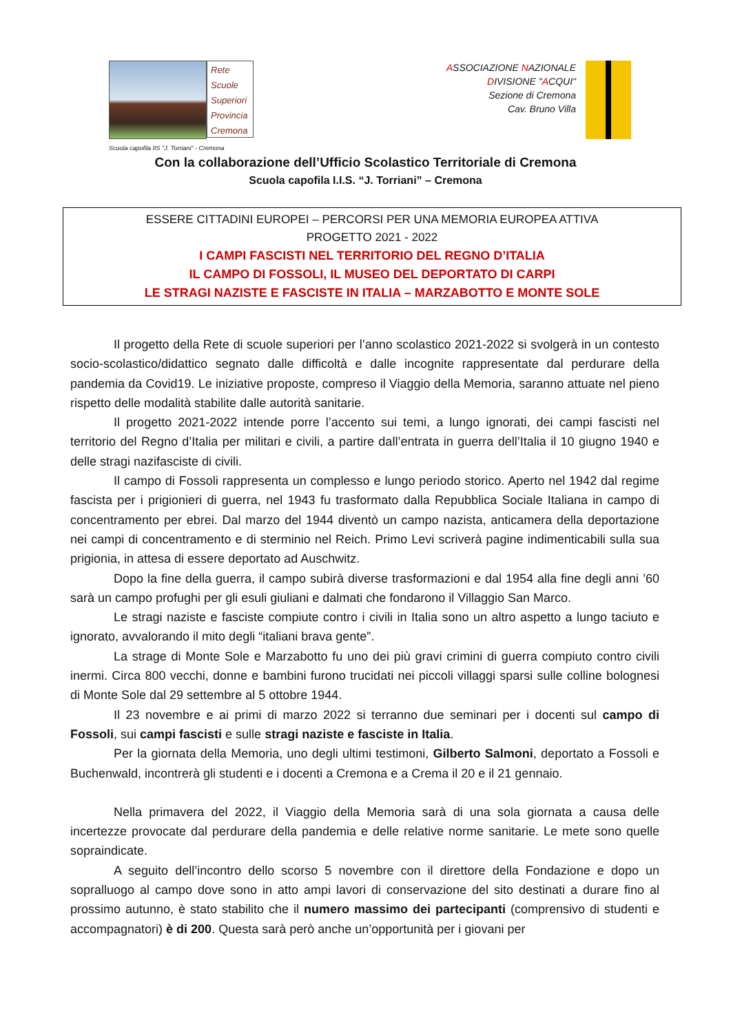Rete
Scuole
Superiori
Provincia
Cremona
Scuola capofila IIS "J. Torriani" - Cremona
ASSOCIAZIONE NAZIONALE
DIVISIONE "ACQUI"
Sezione di Cremona
Cav. Bruno Villa
Con la collaborazione dell’Ufficio Scolastico Territoriale di Cremona
Scuola capofila I.I.S. “J. Torriani” – Cremona
ESSERE CITTADINI EUROPEI – PERCORSI PER UNA MEMORIA EUROPEA ATTIVA
PROGETTO 2021 - 2022
I CAMPI FASCISTI NEL TERRITORIO DEL REGNO D’ITALIA
IL CAMPO DI FOSSOLI, IL MUSEO DEL DEPORTATO DI CARPI
LE STRAGI NAZISTE E FASCISTE IN ITALIA – MARZABOTTO E MONTE SOLE
Il progetto della Rete di scuole superiori per l’anno scolastico 2021-2022 si svolgerà in un contesto socio-scolastico/didattico segnato dalle difficoltà e dalle incognite rappresentate dal perdurare della pandemia da Covid19. Le iniziative proposte, compreso il Viaggio della Memoria, saranno attuate nel pieno rispetto delle modalità stabilite dalle autorità sanitarie.
Il progetto 2021-2022 intende porre l’accento sui temi, a lungo ignorati, dei campi fascisti nel territorio del Regno d’Italia per militari e civili, a partire dall’entrata in guerra dell’Italia il 10 giugno 1940 e delle stragi nazifasciste di civili.
Il campo di Fossoli rappresenta un complesso e lungo periodo storico. Aperto nel 1942 dal regime fascista per i prigionieri di guerra, nel 1943 fu trasformato dalla Repubblica Sociale Italiana in campo di concentramento per ebrei. Dal marzo del 1944 diventò un campo nazista, anticamera della deportazione nei campi di concentramento e di sterminio nel Reich. Primo Levi scriverà pagine indimenticabili sulla sua prigionia, in attesa di essere deportato ad Auschwitz.
Dopo la fine della guerra, il campo subirà diverse trasformazioni e dal 1954 alla fine degli anni ’60 sarà un campo profughi per gli esuli giuliani e dalmati che fondarono il Villaggio San Marco.
Le stragi naziste e fasciste compiute contro i civili in Italia sono un altro aspetto a lungo taciuto e ignorato, avvalorando il mito degli “italiani brava gente”.
La strage di Monte Sole e Marzabotto fu uno dei più gravi crimini di guerra compiuto contro civili inermi. Circa 800 vecchi, donne e bambini furono trucidati nei piccoli villaggi sparsi sulle colline bolognesi di Monte Sole dal 29 settembre al 5 ottobre 1944.
Il 23 novembre e ai primi di marzo 2022 si terranno due seminari per i docenti sul campo di Fossoli, sui campi fascisti e sulle stragi naziste e fasciste in Italia.
Per la giornata della Memoria, uno degli ultimi testimoni, Gilberto Salmoni, deportato a Fossoli e Buchenwald, incontrerà gli studenti e i docenti a Cremona e a Crema il 20 e il 21 gennaio.
Nella primavera del 2022, il Viaggio della Memoria sarà di una sola giornata a causa delle incertezze provocate dal perdurare della pandemia e delle relative norme sanitarie. Le mete sono quelle sopraindicate.
A seguito dell’incontro dello scorso 5 novembre con il direttore della Fondazione e dopo un sopralluogo al campo dove sono in atto ampi lavori di conservazione del sito destinati a durare fino al prossimo autunno, è stato stabilito che il numero massimo dei partecipanti (comprensivo di studenti e accompagnatori) è di 200. Questa sarà però anche un’opportunità per i giovani per